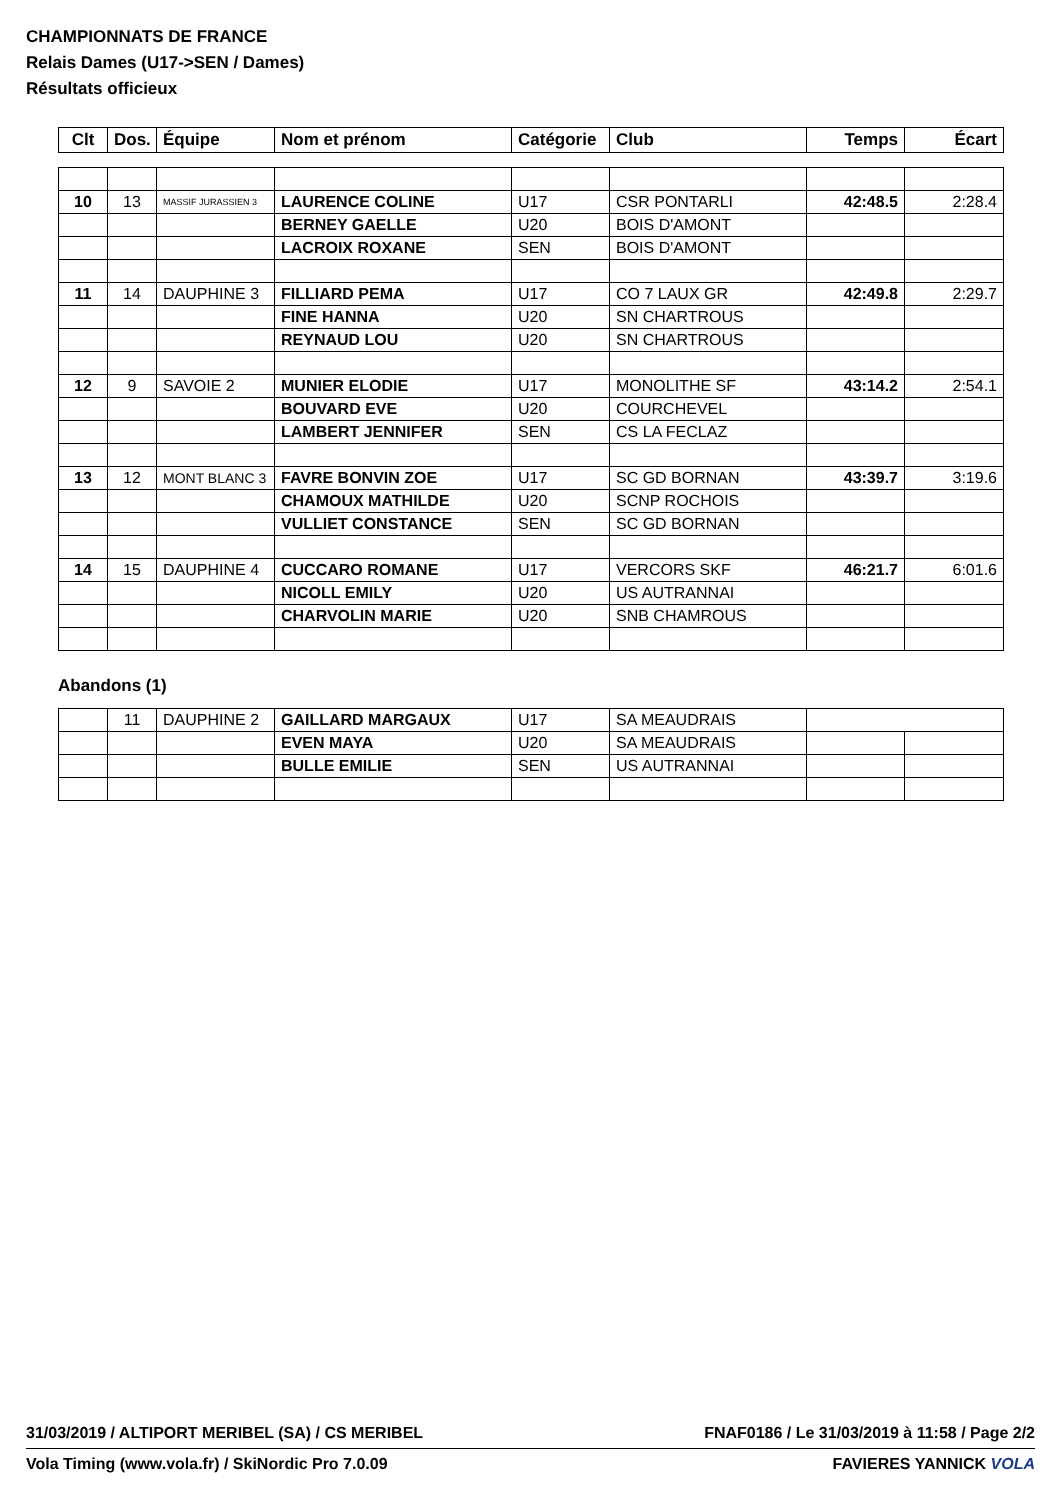CHAMPIONNATS DE FRANCE
Relais Dames (U17->SEN / Dames)
Résultats officieux
| Clt | Dos. | Équipe | Nom et prénom | Catégorie | Club | Temps | Écart |
| --- | --- | --- | --- | --- | --- | --- | --- |
| 10 | 13 | MASSIF JURASSIEN 3 | LAURENCE COLINE | U17 | CSR PONTARLI | 42:48.5 | 2:28.4 |
| | | | BERNEY GAELLE | U20 | BOIS D'AMONT | | |
| | | | LACROIX ROXANE | SEN | BOIS D'AMONT | | |
| 11 | 14 | DAUPHINE 3 | FILLIARD PEMA | U17 | CO 7 LAUX GR | 42:49.8 | 2:29.7 |
| | | | FINE HANNA | U20 | SN CHARTROUS | | |
| | | | REYNAUD LOU | U20 | SN CHARTROUS | | |
| 12 | 9 | SAVOIE 2 | MUNIER ELODIE | U17 | MONOLITHE SF | 43:14.2 | 2:54.1 |
| | | | BOUVARD EVE | U20 | COURCHEVEL | | |
| | | | LAMBERT JENNIFER | SEN | CS LA FECLAZ | | |
| 13 | 12 | MONT BLANC 3 | FAVRE BONVIN ZOE | U17 | SC GD BORNAN | 43:39.7 | 3:19.6 |
| | | | CHAMOUX MATHILDE | U20 | SCNP ROCHOIS | | |
| | | | VULLIET CONSTANCE | SEN | SC GD BORNAN | | |
| 14 | 15 | DAUPHINE 4 | CUCCARO ROMANE | U17 | VERCORS SKF | 46:21.7 | 6:01.6 |
| | | | NICOLL EMILY | U20 | US AUTRANNAI | | |
| | | | CHARVOLIN MARIE | U20 | SNB CHAMROUS | | |
Abandons (1)
| | 11 | DAUPHINE 2 | GAILLARD MARGAUX | U17 | SA MEAUDRAIS | | |
| | | | EVEN MAYA | U20 | SA MEAUDRAIS | | |
| | | | BULLE EMILIE | SEN | US AUTRANNAI | | |
31/03/2019 / ALTIPORT MERIBEL (SA) / CS MERIBEL FNAF0186 / Le 31/03/2019 à 11:58 / Page 2/2
Vola Timing (www.vola.fr) / SkiNordic Pro 7.0.09 FAVIERES YANNICK VOLA